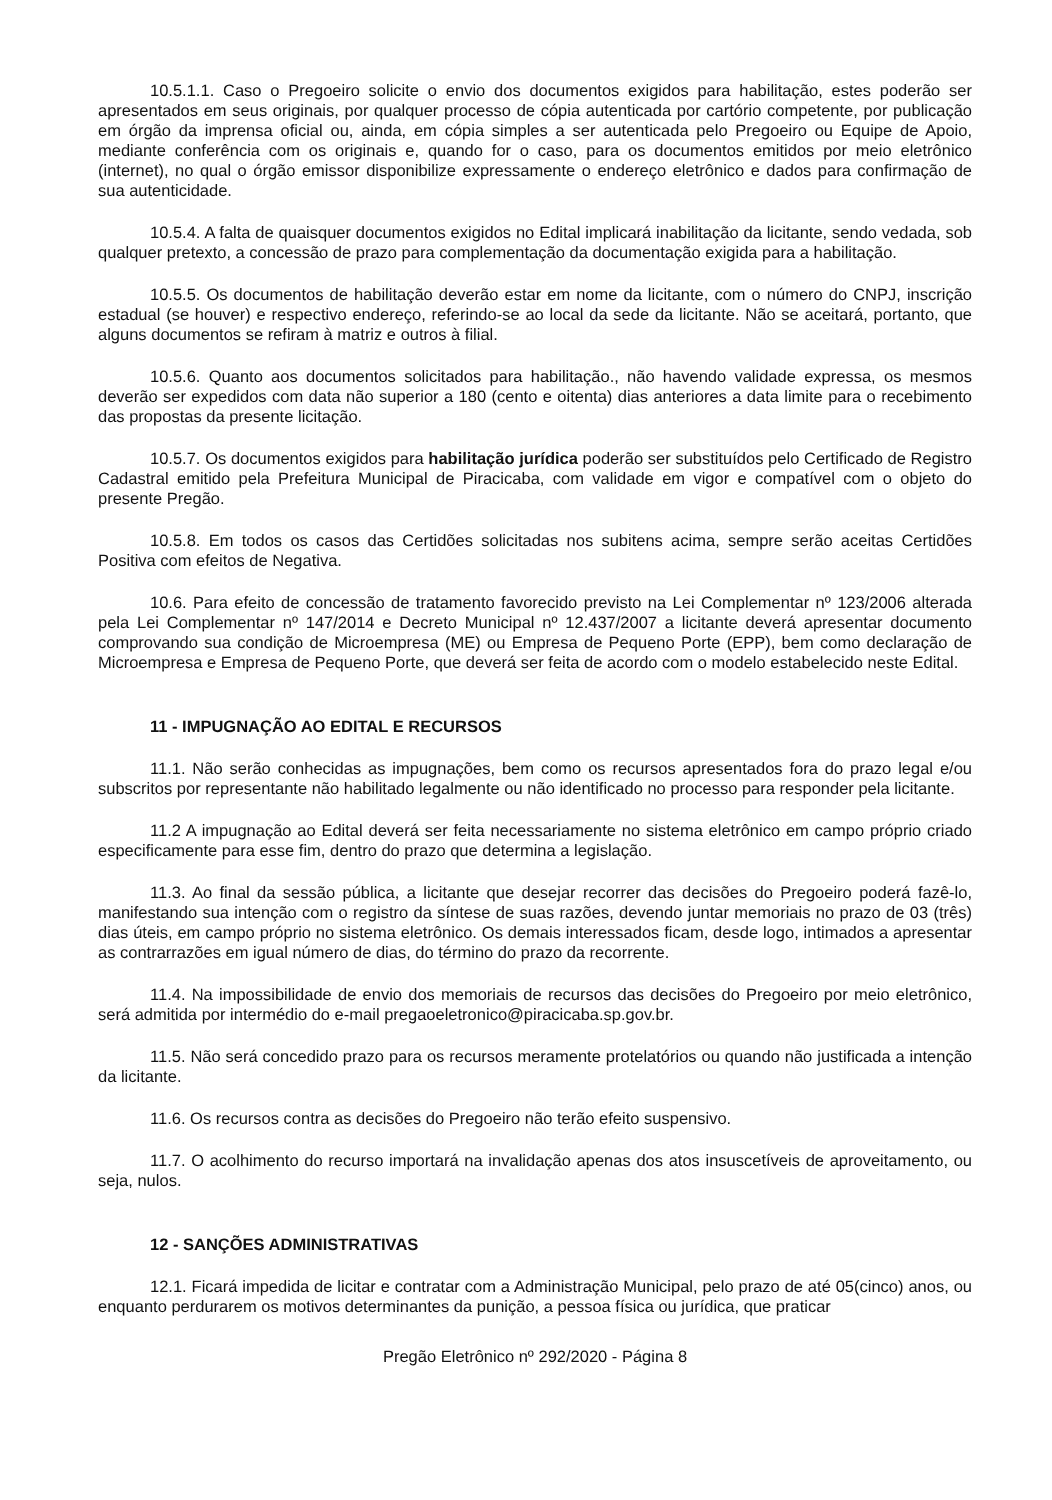10.5.1.1. Caso o Pregoeiro solicite o envio dos documentos exigidos para habilitação, estes poderão ser apresentados em seus originais, por qualquer processo de cópia autenticada por cartório competente, por publicação em órgão da imprensa oficial ou, ainda, em cópia simples a ser autenticada pelo Pregoeiro ou Equipe de Apoio, mediante conferência com os originais e, quando for o caso, para os documentos emitidos por meio eletrônico (internet), no qual o órgão emissor disponibilize expressamente o endereço eletrônico e dados para confirmação de sua autenticidade.
10.5.4. A falta de quaisquer documentos exigidos no Edital implicará inabilitação da licitante, sendo vedada, sob qualquer pretexto, a concessão de prazo para complementação da documentação exigida para a habilitação.
10.5.5. Os documentos de habilitação deverão estar em nome da licitante, com o número do CNPJ, inscrição estadual (se houver) e respectivo endereço, referindo-se ao local da sede da licitante. Não se aceitará, portanto, que alguns documentos se refiram à matriz e outros à filial.
10.5.6. Quanto aos documentos solicitados para habilitação., não havendo validade expressa, os mesmos deverão ser expedidos com data não superior a 180 (cento e oitenta) dias anteriores a data limite para o recebimento das propostas da presente licitação.
10.5.7. Os documentos exigidos para habilitação jurídica poderão ser substituídos pelo Certificado de Registro Cadastral emitido pela Prefeitura Municipal de Piracicaba, com validade em vigor e compatível com o objeto do presente Pregão.
10.5.8. Em todos os casos das Certidões solicitadas nos subitens acima, sempre serão aceitas Certidões Positiva com efeitos de Negativa.
10.6. Para efeito de concessão de tratamento favorecido previsto na Lei Complementar nº 123/2006 alterada pela Lei Complementar nº 147/2014 e Decreto Municipal nº 12.437/2007 a licitante deverá apresentar documento comprovando sua condição de Microempresa (ME) ou Empresa de Pequeno Porte (EPP), bem como declaração de Microempresa e Empresa de Pequeno Porte, que deverá ser feita de acordo com o modelo estabelecido neste Edital.
11 - IMPUGNAÇÃO AO EDITAL E RECURSOS
11.1. Não serão conhecidas as impugnações, bem como os recursos apresentados fora do prazo legal e/ou subscritos por representante não habilitado legalmente ou não identificado no processo para responder pela licitante.
11.2 A impugnação ao Edital deverá ser feita necessariamente no sistema eletrônico em campo próprio criado especificamente para esse fim, dentro do prazo que determina a legislação.
11.3. Ao final da sessão pública, a licitante que desejar recorrer das decisões do Pregoeiro poderá fazê-lo, manifestando sua intenção com o registro da síntese de suas razões, devendo juntar memoriais no prazo de 03 (três) dias úteis, em campo próprio no sistema eletrônico. Os demais interessados ficam, desde logo, intimados a apresentar as contrarrazões em igual número de dias, do término do prazo da recorrente.
11.4. Na impossibilidade de envio dos memoriais de recursos das decisões do Pregoeiro por meio eletrônico, será admitida por intermédio do e-mail pregaoeletronico@piracicaba.sp.gov.br.
11.5. Não será concedido prazo para os recursos meramente protelatórios ou quando não justificada a intenção da licitante.
11.6. Os recursos contra as decisões do Pregoeiro não terão efeito suspensivo.
11.7. O acolhimento do recurso importará na invalidação apenas dos atos insuscetíveis de aproveitamento, ou seja, nulos.
12 - SANÇÕES ADMINISTRATIVAS
12.1. Ficará impedida de licitar e contratar com a Administração Municipal, pelo prazo de até 05(cinco) anos, ou enquanto perdurarem os motivos determinantes da punição, a pessoa física ou jurídica, que praticar
Pregão Eletrônico nº 292/2020 - Página 8